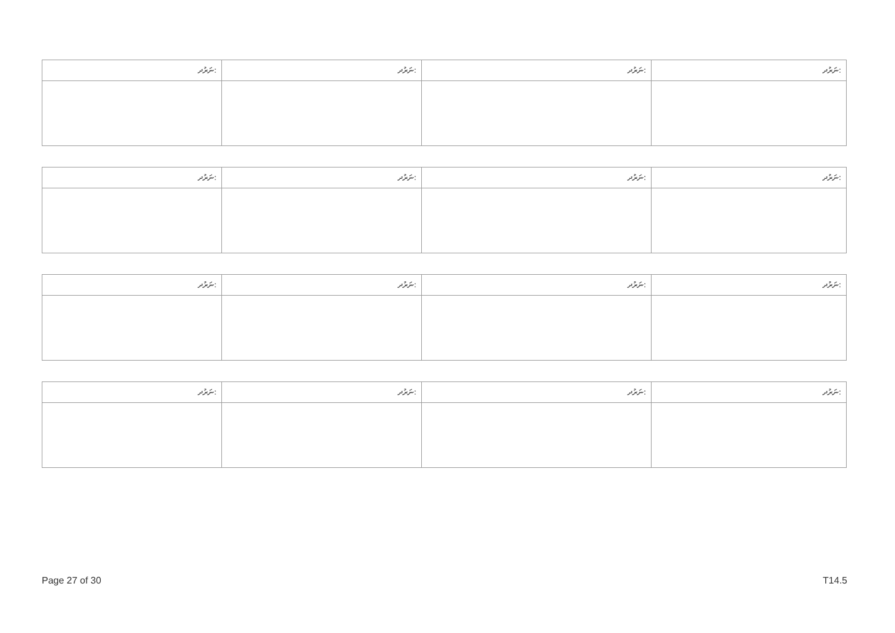| ނަރުދ: | ނަރުދ: | ނަރުދ: | ނަރުދ: |
| --- | --- | --- | --- |
| ނަރުދ: | ނަރުދ: | ނަރުދ: | ނަރުދ: |
| --- | --- | --- | --- |
| ނަރުދ: | ނަރުދ: | ނަރުދ: | ނަރުދ: |
| --- | --- | --- | --- |
| ނަރުދ: | ނަރުދ: | ނަރުދ: | ނަރުދ: |
| --- | --- | --- | --- |
Page 27 of 30 T14.5